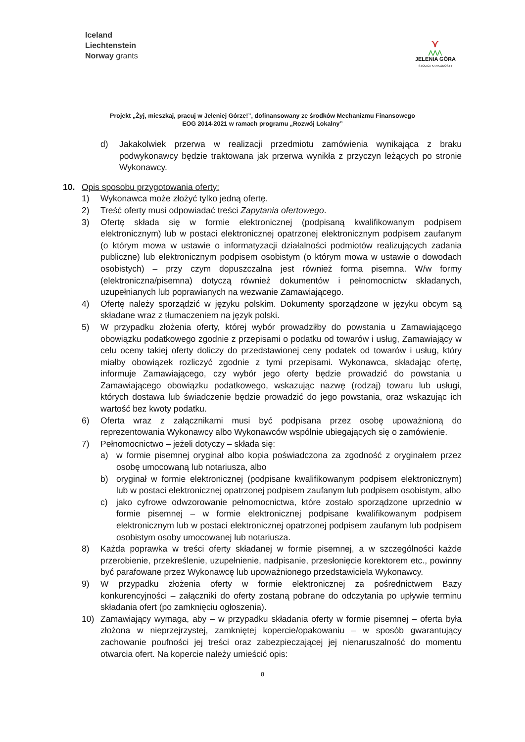Iceland
Liechtenstein
Norway grants
⋎
⋀⋀⋀
JELENIA GÓRA
STOLICA KARKONOSZY
Projekt „Żyj, mieszkaj, pracuj w Jeleniej Górze!”, dofinansowany ze środków Mechanizmu Finansowego
EOG 2014-2021 w ramach programu „Rozwój Lokalny”
d) Jakakolwiek przerwa w realizacji przedmiotu zamówienia wynikająca z braku podwykonawcy będzie traktowana jak przerwa wynikła z przyczyn leżących po stronie Wykonawcy.
10. Opis sposobu przygotowania oferty:
1) Wykonawca może złożyć tylko jedną ofertę.
2) Treść oferty musi odpowiadać treści Zapytania ofertowego.
3) Ofertę składa się w formie elektronicznej (podpisaną kwalifikowanym podpisem elektronicznym) lub w postaci elektronicznej opatrzonej elektronicznym podpisem zaufanym (o którym mowa w ustawie o informatyzacji działalności podmiotów realizujących zadania publiczne) lub elektronicznym podpisem osobistym (o którym mowa w ustawie o dowodach osobistych) – przy czym dopuszczalna jest również forma pisemna. W/w formy (elektroniczna/pisemna) dotyczą również dokumentów i pełnomocnictw składanych, uzupełnianych lub poprawianych na wezwanie Zamawiającego.
4) Ofertę należy sporządzić w języku polskim. Dokumenty sporządzone w języku obcym są składane wraz z tłumaczeniem na język polski.
5) W przypadku złożenia oferty, której wybór prowadziłby do powstania u Zamawiającego obowiązku podatkowego zgodnie z przepisami o podatku od towarów i usług, Zamawiający w celu oceny takiej oferty doliczy do przedstawionej ceny podatek od towarów i usług, który miałby obowiązek rozliczyć zgodnie z tymi przepisami. Wykonawca, składając ofertę, informuje Zamawiającego, czy wybór jego oferty będzie prowadzić do powstania u Zamawiającego obowiązku podatkowego, wskazując nazwę (rodzaj) towaru lub usługi, których dostawa lub świadczenie będzie prowadzić do jego powstania, oraz wskazując ich wartość bez kwoty podatku.
6) Oferta wraz z załącznikami musi być podpisana przez osobę upoważnioną do reprezentowania Wykonawcy albo Wykonawców wspólnie ubiegających się o zamówienie.
7) Pełnomocnictwo – jeżeli dotyczy – składa się:
a) w formie pisemnej oryginał albo kopia poświadczona za zgodność z oryginałem przez osobę umocowaną lub notariusza, albo
b) oryginał w formie elektronicznej (podpisane kwalifikowanym podpisem elektronicznym) lub w postaci elektronicznej opatrzonej podpisem zaufanym lub podpisem osobistym, albo
c) jako cyfrowe odwzorowanie pełnomocnictwa, które zostało sporządzone uprzednio w formie pisemnej – w formie elektronicznej podpisane kwalifikowanym podpisem elektronicznym lub w postaci elektronicznej opatrzonej podpisem zaufanym lub podpisem osobistym osoby umocowanej lub notariusza.
8) Każda poprawka w treści oferty składanej w formie pisemnej, a w szczególności każde przerobienie, przekreślenie, uzupełnienie, nadpisanie, przesłonięcie korektorem etc., powinny być parafowane przez Wykonawcę lub upoważnionego przedstawiciela Wykonawcy.
9) W przypadku złożenia oferty w formie elektronicznej za pośrednictwem Bazy konkurencyjności – załączniki do oferty zostaną pobrane do odczytania po upływie terminu składania ofert (po zamknięciu ogłoszenia).
10) Zamawiający wymaga, aby – w przypadku składania oferty w formie pisemnej – oferta była złożona w nieprzejrzystej, zamkniętej kopercie/opakowaniu – w sposób gwarantujący zachowanie poufności jej treści oraz zabezpieczającej jej nienaruszalność do momentu otwarcia ofert. Na kopercie należy umieścić opis:
8